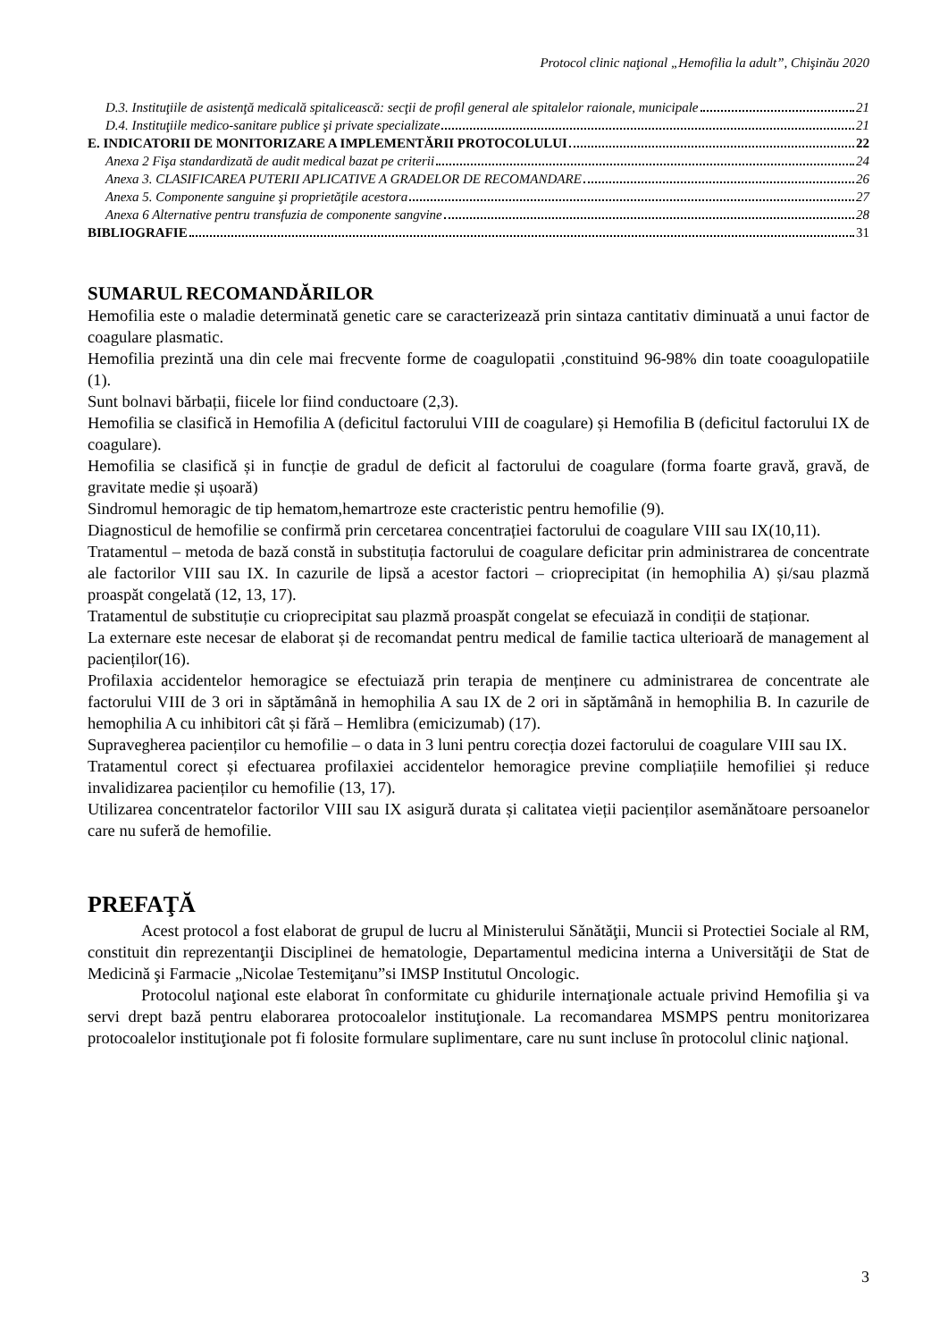Protocol clinic naţional „Hemofilia la adult”, Chişinău 2020
D.3. Instituţiile de asistenţă medicală spitalicească: secţii de profil general ale spitalelor raionale, municipale 21
D.4. Instituţiile medico-sanitare publice şi private specializate 21
E. INDICATORII DE MONITORIZARE A IMPLEMENTĂRII PROTOCOLULUI 22
Anexa 2 Fişa standardizată de audit medical bazat pe criterii 24
Anexa 3. CLASIFICAREA PUTERII APLICATIVE A GRADELOR DE RECOMANDARE 26
Anexa 5. Componente sanguine şi proprietăţile acestora 27
Anexa 6 Alternative pentru transfuzia de componente sangvine 28
BIBLIOGRAFIE 31
SUMARUL RECOMANDĂRILOR
Hemofilia este o maladie determinată genetic care se caracterizează prin sintaza cantitativ diminuată a unui factor de coagulare plasmatic.
Hemofilia prezintă una din cele mai frecvente forme de coagulopatii ,constituind 96-98% din toate cooagulopatiile (1).
Sunt bolnavi bărbații, fiicele lor fiind conductoare (2,3).
Hemofilia se clasifică in Hemofilia A (deficitul factorului VIII de coagulare) și Hemofilia B (deficitul factorului IX de coagulare).
Hemofilia se clasifică și in funcție de gradul de deficit al factorului de coagulare (forma foarte gravă, gravă, de gravitate medie și ușoară)
Sindromul hemoragic de tip hematom,hemartroze este cracteristic pentru hemofilie (9).
Diagnosticul de hemofilie se confirmă prin cercetarea concentrației factorului de coagulare VIII sau IX(10,11).
Tratamentul – metoda de bază constă in substituția factorului de coagulare deficitar prin administrarea de concentrate ale factorilor VIII sau IX. In cazurile de lipsă a acestor factori – crioprecipitat (in hemophilia A) și/sau plazmă proaspăt congelată (12, 13, 17).
Tratamentul de substituție cu crioprecipitat sau plazmă proaspăt congelat se efecuiază in condiții de staționar.
La externare este necesar de elaborat și de recomandat pentru medical de familie tactica ulterioară de management al pacienților(16).
Profilaxia accidentelor hemoragice se efectuiază prin terapia de menținere cu administrarea de concentrate ale factorului VIII de 3 ori in săptămână in hemophilia A sau IX de 2 ori in săptămână in hemophilia B. In cazurile de hemophilia A cu inhibitori cât și fără – Hemlibra (emicizumab) (17).
Supravegherea pacienților cu hemofilie – o data in 3 luni pentru corecția dozei factorului de coagulare VIII sau IX.
Tratamentul corect și efectuarea profilaxiei accidentelor hemoragice previne compliațiile hemofiliei și reduce invalidizarea pacienților cu hemofilie (13, 17).
Utilizarea concentratelor factorilor VIII sau IX asigură durata și calitatea vieții pacienților asemănătoare persoanelor care nu suferă de hemofilie.
PREFAŢĂ
Acest protocol a fost elaborat de grupul de lucru al Ministerului Sănătăţii, Muncii si Protectiei Sociale al RM, constituit din reprezentanţii Disciplinei de hematologie, Departamentul medicina interna a Universităţii de Stat de Medicină şi Farmacie „Nicolae Testemiţanu”si IMSP Institutul Oncologic.
Protocolul naţional este elaborat în conformitate cu ghidurile internaţionale actuale privind Hemofilia şi va servi drept bază pentru elaborarea protocoalelor instituţionale. La recomandarea MSMPS pentru monitorizarea protocoalelor instituţionale pot fi folosite formulare suplimentare, care nu sunt incluse în protocolul clinic naţional.
3